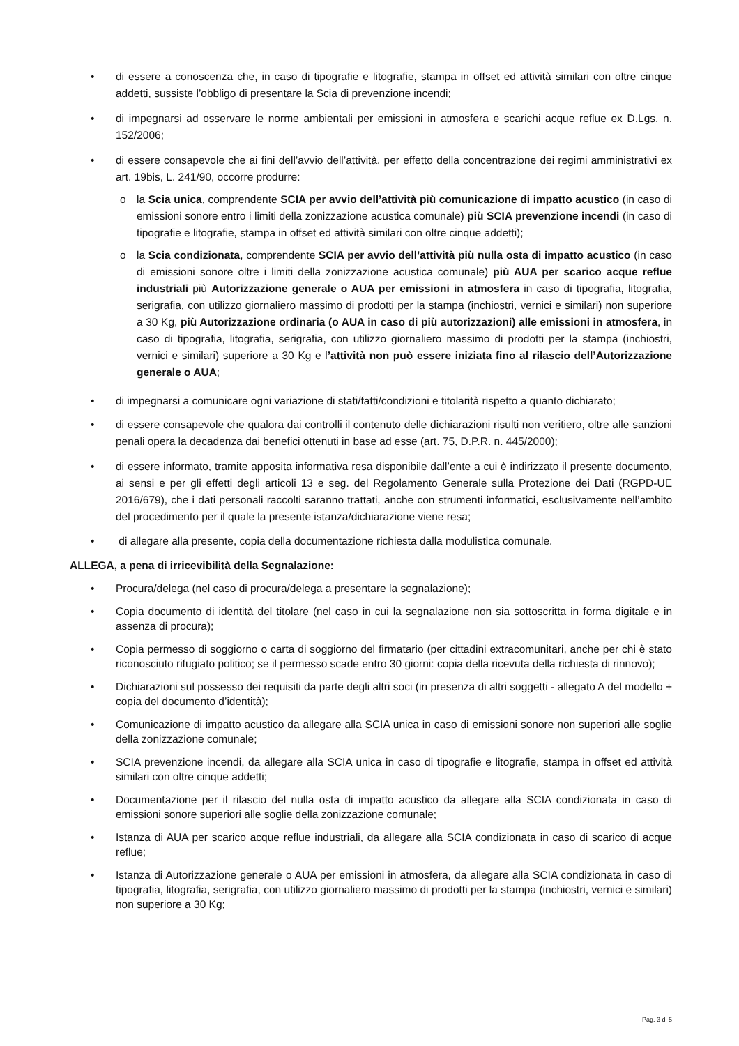• di essere a conoscenza che, in caso di tipografie e litografie, stampa in offset ed attività similari con oltre cinque addetti, sussiste l’obbligo di presentare la Scia di prevenzione incendi;
• di impegnarsi ad osservare le norme ambientali per emissioni in atmosfera e scarichi acque reflue ex D.Lgs. n. 152/2006;
• di essere consapevole che ai fini dell’avvio dell’attività, per effetto della concentrazione dei regimi amministrativi ex art. 19bis, L. 241/90, occorre produrre:
o la Scia unica, comprendente SCIA per avvio dell’attività più comunicazione di impatto acustico (in caso di emissioni sonore entro i limiti della zonizzazione acustica comunale) più SCIA prevenzione incendi (in caso di tipografie e litografie, stampa in offset ed attività similari con oltre cinque addetti);
o la Scia condizionata, comprendente SCIA per avvio dell’attività più nulla osta di impatto acustico (in caso di emissioni sonore oltre i limiti della zonizzazione acustica comunale) più AUA per scarico acque reflue industriali più Autorizzazione generale o AUA per emissioni in atmosfera in caso di tipografia, litografia, serigrafia, con utilizzo giornaliero massimo di prodotti per la stampa (inchiostri, vernici e similari) non superiore a 30 Kg, più Autorizzazione ordinaria (o AUA in caso di più autorizzazioni) alle emissioni in atmosfera, in caso di tipografia, litografia, serigrafia, con utilizzo giornaliero massimo di prodotti per la stampa (inchiostri, vernici e similari) superiore a 30 Kg e l’attività non può essere iniziata fino al rilascio dell’Autorizzazione generale o AUA;
• di impegnarsi a comunicare ogni variazione di stati/fatti/condizioni e titolarità rispetto a quanto dichiarato;
• di essere consapevole che qualora dai controlli il contenuto delle dichiarazioni risulti non veritiero, oltre alle sanzioni penali opera la decadenza dai benefici ottenuti in base ad esse (art. 75, D.P.R. n. 445/2000);
• di essere informato, tramite apposita informativa resa disponibile dall’ente a cui è indirizzato il presente documento, ai sensi e per gli effetti degli articoli 13 e seg. del Regolamento Generale sulla Protezione dei Dati (RGPD-UE 2016/679), che i dati personali raccolti saranno trattati, anche con strumenti informatici, esclusivamente nell’ambito del procedimento per il quale la presente istanza/dichiarazione viene resa;
• di allegare alla presente, copia della documentazione richiesta dalla modulistica comunale.
ALLEGA, a pena di irricevibilità della Segnalazione:
• Procura/delega (nel caso di procura/delega a presentare la segnalazione);
• Copia documento di identità del titolare (nel caso in cui la segnalazione non sia sottoscritta in forma digitale e in assenza di procura);
• Copia permesso di soggiorno o carta di soggiorno del firmatario (per cittadini extracomunitari, anche per chi è stato riconosciuto rifugiato politico; se il permesso scade entro 30 giorni: copia della ricevuta della richiesta di rinnovo);
• Dichiarazioni sul possesso dei requisiti da parte degli altri soci (in presenza di altri soggetti - allegato A del modello + copia del documento d’identità);
• Comunicazione di impatto acustico da allegare alla SCIA unica in caso di emissioni sonore non superiori alle soglie della zonizzazione comunale;
• SCIA prevenzione incendi, da allegare alla SCIA unica in caso di tipografie e litografie, stampa in offset ed attività similari con oltre cinque addetti;
• Documentazione per il rilascio del nulla osta di impatto acustico da allegare alla SCIA condizionata in caso di emissioni sonore superiori alle soglie della zonizzazione comunale;
• Istanza di AUA per scarico acque reflue industriali, da allegare alla SCIA condizionata in caso di scarico di acque reflue;
• Istanza di Autorizzazione generale o AUA per emissioni in atmosfera, da allegare alla SCIA condizionata in caso di tipografia, litografia, serigrafia, con utilizzo giornaliero massimo di prodotti per la stampa (inchiostri, vernici e similari) non superiore a 30 Kg;
Pag. 3 di 5